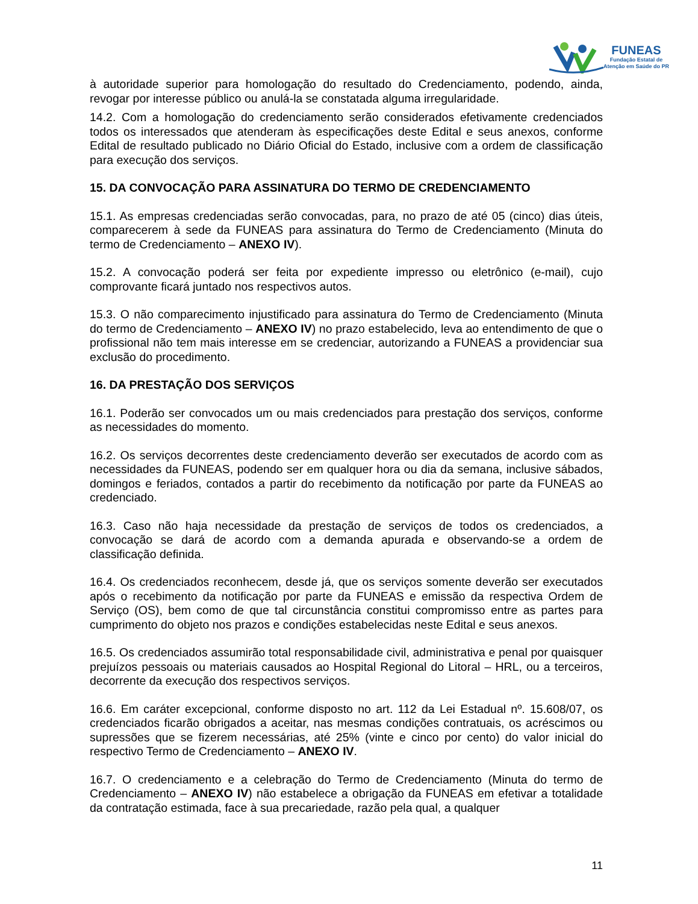FUNEAS
Fundação Estatal de
Atenção em Saúde do PR
à autoridade superior para homologação do resultado do Credenciamento, podendo, ainda, revogar por interesse público ou anulá-la se constatada alguma irregularidade.
14.2. Com a homologação do credenciamento serão considerados efetivamente credenciados todos os interessados que atenderam às especificações deste Edital e seus anexos, conforme Edital de resultado publicado no Diário Oficial do Estado, inclusive com a ordem de classificação para execução dos serviços.
15. DA CONVOCAÇÃO PARA ASSINATURA DO TERMO DE CREDENCIAMENTO
15.1. As empresas credenciadas serão convocadas, para, no prazo de até 05 (cinco) dias úteis, comparecerem à sede da FUNEAS para assinatura do Termo de Credenciamento (Minuta do termo de Credenciamento – ANEXO IV).
15.2. A convocação poderá ser feita por expediente impresso ou eletrônico (e-mail), cujo comprovante ficará juntado nos respectivos autos.
15.3. O não comparecimento injustificado para assinatura do Termo de Credenciamento (Minuta do termo de Credenciamento – ANEXO IV) no prazo estabelecido, leva ao entendimento de que o profissional não tem mais interesse em se credenciar, autorizando a FUNEAS a providenciar sua exclusão do procedimento.
16. DA PRESTAÇÃO DOS SERVIÇOS
16.1. Poderão ser convocados um ou mais credenciados para prestação dos serviços, conforme as necessidades do momento.
16.2. Os serviços decorrentes deste credenciamento deverão ser executados de acordo com as necessidades da FUNEAS, podendo ser em qualquer hora ou dia da semana, inclusive sábados, domingos e feriados, contados a partir do recebimento da notificação por parte da FUNEAS ao credenciado.
16.3. Caso não haja necessidade da prestação de serviços de todos os credenciados, a convocação se dará de acordo com a demanda apurada e observando-se a ordem de classificação definida.
16.4. Os credenciados reconhecem, desde já, que os serviços somente deverão ser executados após o recebimento da notificação por parte da FUNEAS e emissão da respectiva Ordem de Serviço (OS), bem como de que tal circunstância constitui compromisso entre as partes para cumprimento do objeto nos prazos e condições estabelecidas neste Edital e seus anexos.
16.5. Os credenciados assumirão total responsabilidade civil, administrativa e penal por quaisquer prejuízos pessoais ou materiais causados ao Hospital Regional do Litoral – HRL, ou a terceiros, decorrente da execução dos respectivos serviços.
16.6. Em caráter excepcional, conforme disposto no art. 112 da Lei Estadual nº. 15.608/07, os credenciados ficarão obrigados a aceitar, nas mesmas condições contratuais, os acréscimos ou supressões que se fizerem necessárias, até 25% (vinte e cinco por cento) do valor inicial do respectivo Termo de Credenciamento – ANEXO IV.
16.7. O credenciamento e a celebração do Termo de Credenciamento (Minuta do termo de Credenciamento – ANEXO IV) não estabelece a obrigação da FUNEAS em efetivar a totalidade da contratação estimada, face à sua precariedade, razão pela qual, a qualquer
11